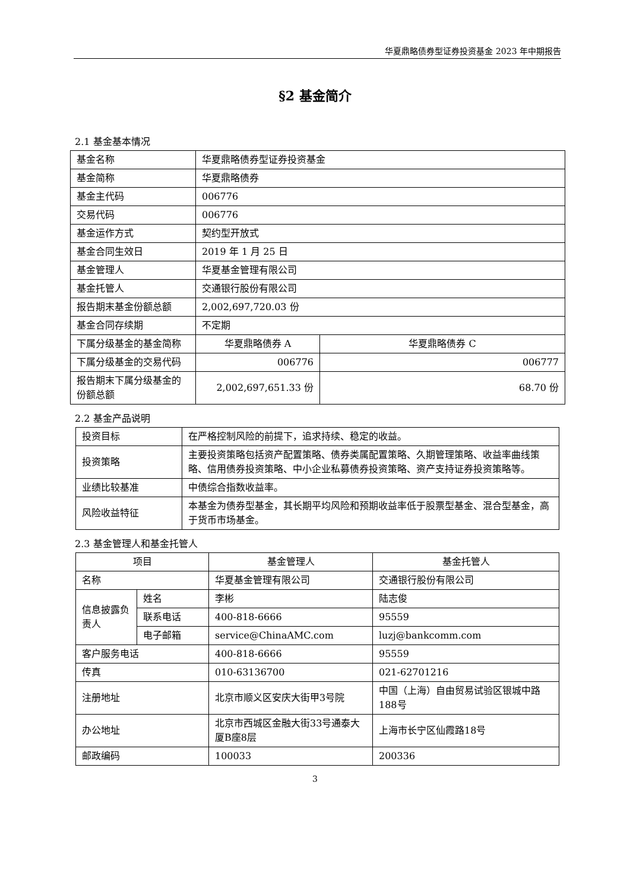华夏鼎略债券型证券投资基金 2023 年中期报告
§2 基金简介
2.1 基金基本情况
| 基金名称 | 华夏鼎略债券型证券投资基金 | |
| 基金简称 | 华夏鼎略债券 | |
| 基金主代码 | 006776 | |
| 交易代码 | 006776 | |
| 基金运作方式 | 契约型开放式 | |
| 基金合同生效日 | 2019 年 1 月 25 日 | |
| 基金管理人 | 华夏基金管理有限公司 | |
| 基金托管人 | 交通银行股份有限公司 | |
| 报告期末基金份额总额 | 2,002,697,720.03 份 | |
| 基金合同存续期 | 不定期 | |
| 下属分级基金的基金简称 | 华夏鼎略债券 A | 华夏鼎略债券 C |
| 下属分级基金的交易代码 | 006776 | 006777 |
| 报告期末下属分级基金的份额总额 | 2,002,697,651.33 份 | 68.70 份 |
2.2 基金产品说明
| 投资目标 | 在严格控制风险的前提下，追求持续、稳定的收益。 |
| 投资策略 | 主要投资策略包括资产配置策略、债券类属配置策略、久期管理策略、收益率曲线策略、信用债券投资策略、中小企业私募债券投资策略、资产支持证券投资策略等。 |
| 业绩比较基准 | 中债综合指数收益率。 |
| 风险收益特征 | 本基金为债券型基金，其长期平均风险和预期收益率低于股票型基金、混合型基金，高于货币市场基金。 |
2.3 基金管理人和基金托管人
| 项目 | | 基金管理人 | 基金托管人 |
| 名称 | | 华夏基金管理有限公司 | 交通银行股份有限公司 |
| 信息披露负责人 | 姓名 | 李彬 | 陆志俊 |
| | 联系电话 | 400-818-6666 | 95559 |
| | 电子邮箱 | service@ChinaAMC.com | luzj@bankcomm.com |
| 客户服务电话 | | 400-818-6666 | 95559 |
| 传真 | | 010-63136700 | 021-62701216 |
| 注册地址 | | 北京市顺义区安庆大街甲3号院 | 中国（上海）自由贸易试验区银城中路188号 |
| 办公地址 | | 北京市西城区金融大街33号通泰大厦B座8层 | 上海市长宁区仙霞路18号 |
| 邮政编码 | | 100033 | 200336 |
3